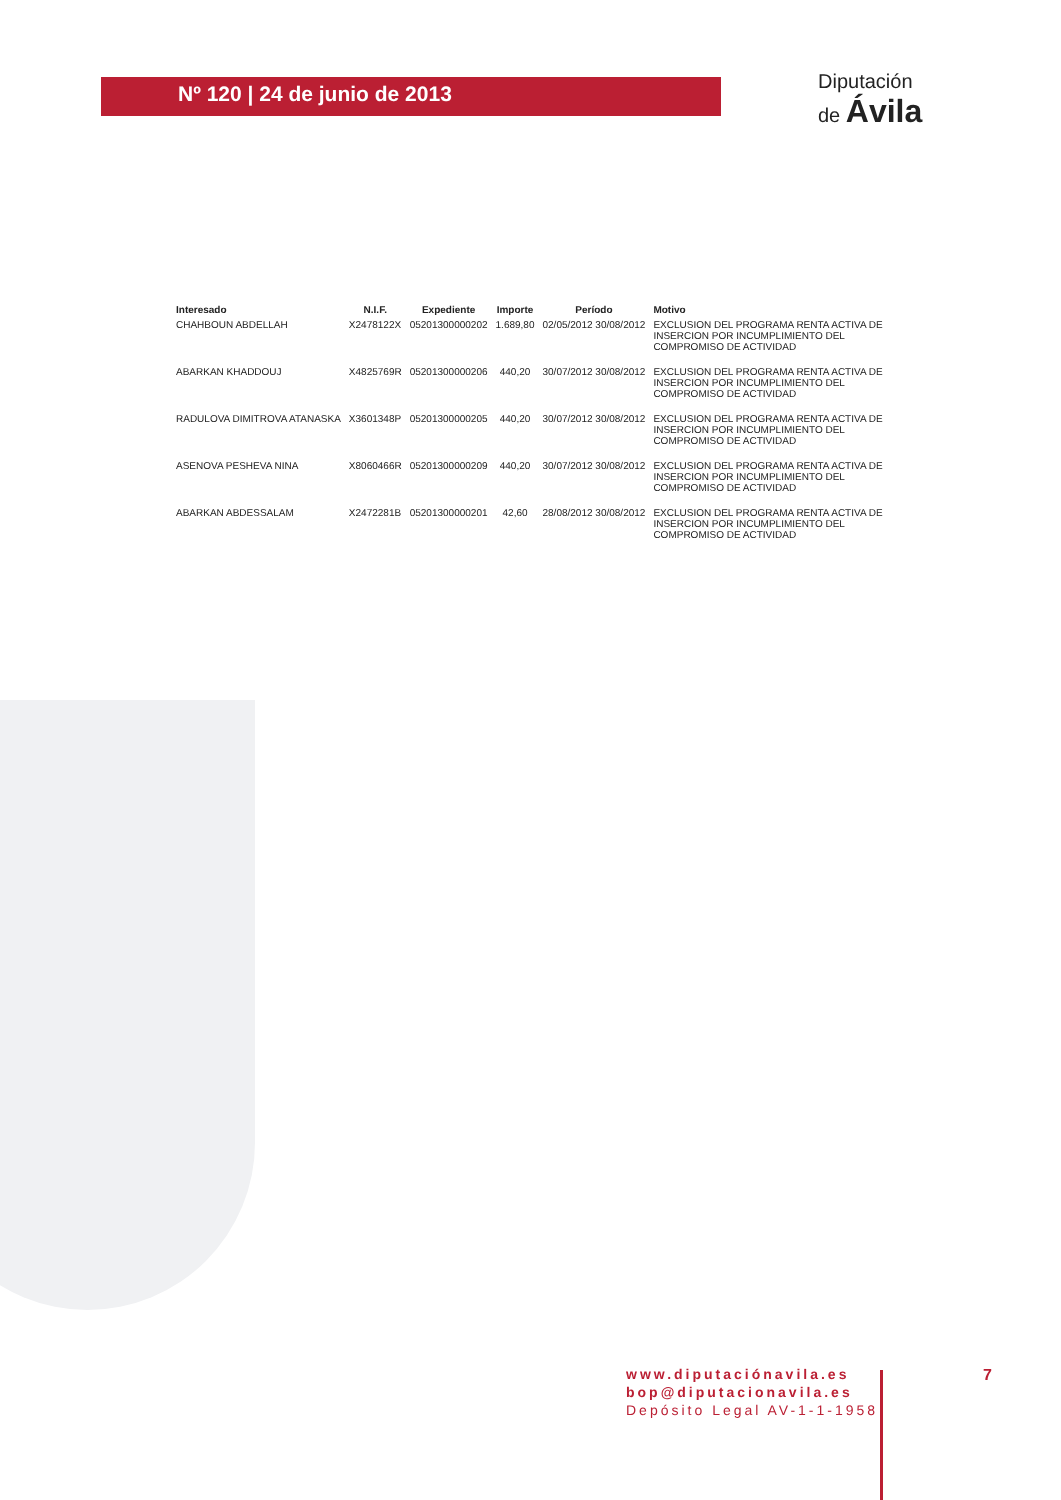Nº 120 | 24 de junio de 2013
Diputación
de Ávila
| Interesado | N.I.F. | Expediente | Importe | Período | Motivo |
| --- | --- | --- | --- | --- | --- |
| CHAHBOUN ABDELLAH | X2478122X | 05201300000202 | 1.689,80 | 02/05/2012 30/08/2012 | EXCLUSION DEL PROGRAMA RENTA ACTIVA DE INSERCION POR INCUMPLIMIENTO DEL COMPROMISO DE ACTIVIDAD |
| ABARKAN KHADDOUJ | X4825769R | 05201300000206 | 440,20 | 30/07/2012 30/08/2012 | EXCLUSION DEL PROGRAMA RENTA ACTIVA DE INSERCION POR INCUMPLIMIENTO DEL COMPROMISO DE ACTIVIDAD |
| RADULOVA DIMITROVA ATANASKA | X3601348P | 05201300000205 | 440,20 | 30/07/2012 30/08/2012 | EXCLUSION DEL PROGRAMA RENTA ACTIVA DE INSERCION POR INCUMPLIMIENTO DEL COMPROMISO DE ACTIVIDAD |
| ASENOVA PESHEVA NINA | X8060466R | 05201300000209 | 440,20 | 30/07/2012 30/08/2012 | EXCLUSION DEL PROGRAMA RENTA ACTIVA DE INSERCION POR INCUMPLIMIENTO DEL COMPROMISO DE ACTIVIDAD |
| ABARKAN ABDESSALAM | X2472281B | 05201300000201 | 42,60 | 28/08/2012 30/08/2012 | EXCLUSION DEL PROGRAMA RENTA ACTIVA DE INSERCION POR INCUMPLIMIENTO DEL COMPROMISO DE ACTIVIDAD |
www.diputaciónavila.es
bop@diputacionavila.es
Depósito Legal AV-1-1-1958
7